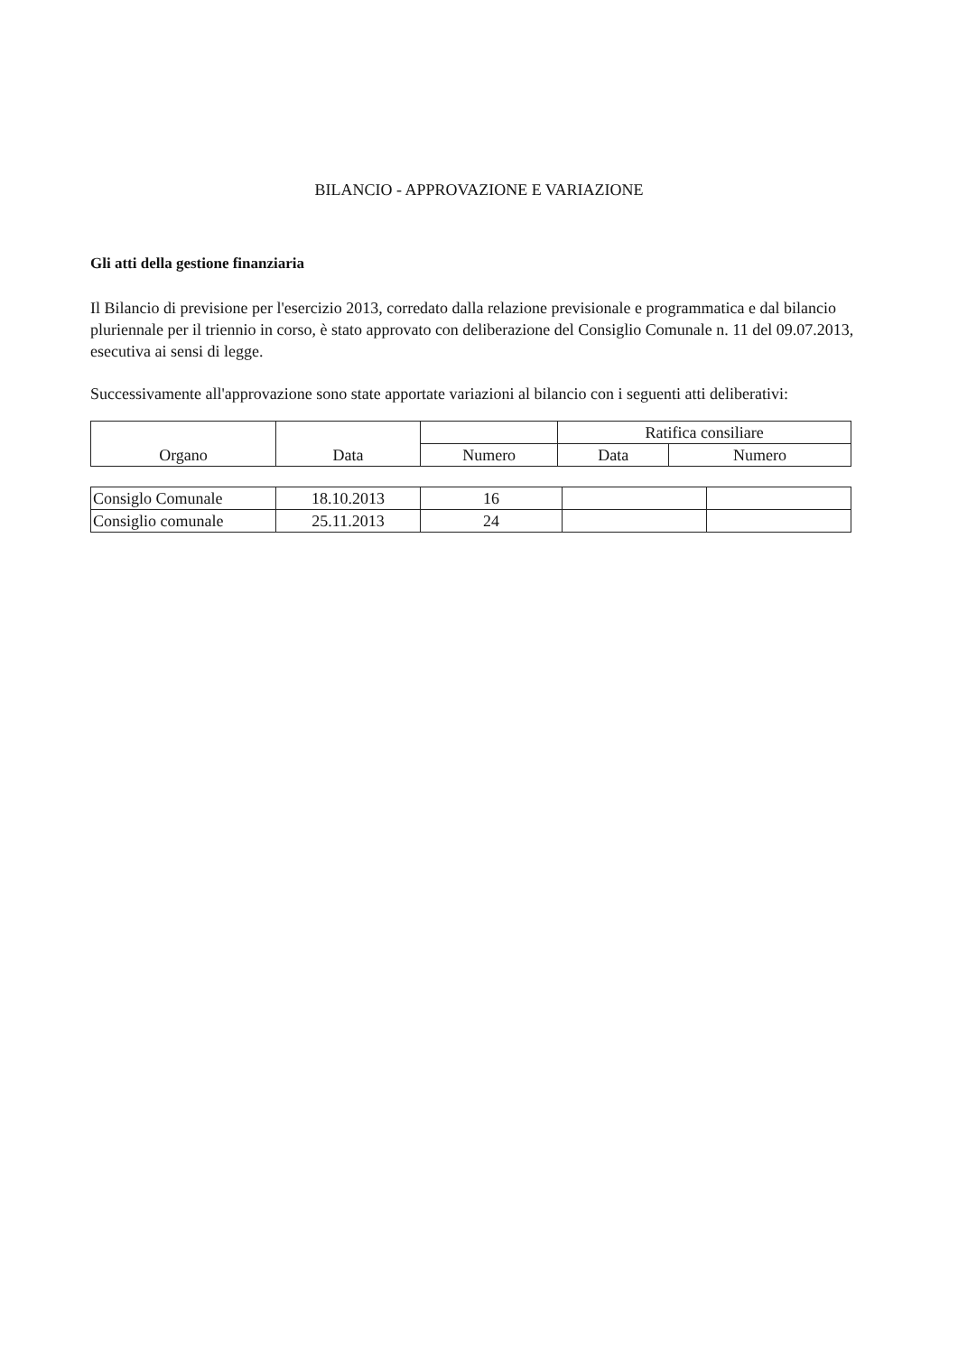BILANCIO - APPROVAZIONE E VARIAZIONE
Gli atti della gestione finanziaria
Il Bilancio di previsione per l'esercizio 2013, corredato dalla relazione previsionale e programmatica e dal bilancio pluriennale per il triennio in corso, è stato approvato con deliberazione del Consiglio Comunale n. 11 del 09.07.2013, esecutiva ai sensi di legge.
Successivamente all'approvazione sono state apportate variazioni al bilancio con i seguenti atti deliberativi:
| Organo | Data | | Ratifica consiliare | |
| --- | --- | --- | --- | --- |
| | | Numero | Data | Numero |
| Consiglo Comunale | 18.10.2013 | 16 | | |
| Consiglio comunale | 25.11.2013 | 24 | | |